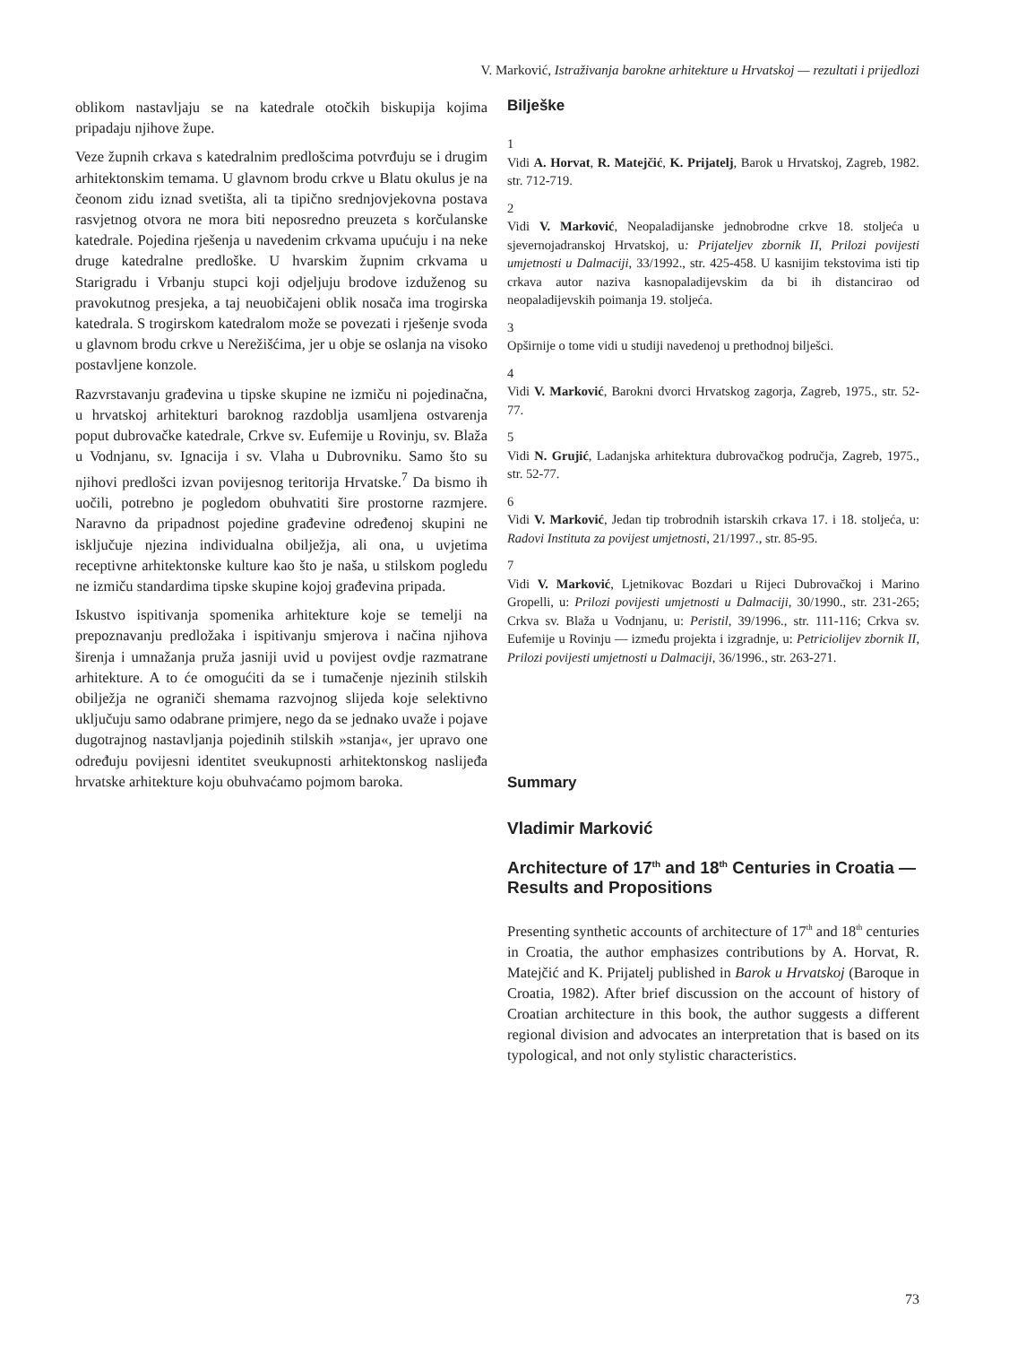V. Marković, Istraživanja barokne arhitekture u Hrvatskoj — rezultati i prijedlozi
oblikom nastavljaju se na katedrale otočkih biskupija kojima pripadaju njihove župe.
Veze župnih crkava s katedralnim predlošcima potvrđuju se i drugim arhitektonskim temama. U glavnom brodu crkve u Blatu okulus je na čeonom zidu iznad svetišta, ali ta tipično srednjovjekovna postava rasvjetnog otvora ne mora biti neposredno preuzeta s korčulanske katedrale. Pojedina rješenja u navedenim crkvama upućuju i na neke druge katedralne predloške. U hvarskim župnim crkvama u Starigradu i Vrbanju stupci koji odjeljuju brodove izduženog su pravokutnog presjeka, a taj neuobičajeni oblik nosača ima trogirska katedrala. S trogirskom katedralom može se povezati i rješenje svoda u glavnom brodu crkve u Nerežišćima, jer u obje se oslanja na visoko postavljene konzole.
Razvrstavanju građevina u tipske skupine ne izmiču ni pojedinačna, u hrvatskoj arhitekturi baroknog razdoblja usamljena ostvarenja poput dubrovačke katedrale, Crkve sv. Eufemije u Rovinju, sv. Blaža u Vodnjanu, sv. Ignacija i sv. Vlaha u Dubrovniku. Samo što su njihovi predlošci izvan povijesnog teritorija Hrvatske.<sup>7</sup> Da bismo ih uočili, potrebno je pogledom obuhvatiti šire prostorne razmjere. Naravno da pripadnost pojedine građevine određenoj skupini ne isključuje njezina individualna obilježja, ali ona, u uvjetima receptivne arhitektonske kulture kao što je naša, u stilskom pogledu ne izmiču standardima tipske skupine kojoj građevina pripada.
Iskustvo ispitivanja spomenika arhitekture koje se temelji na prepoznavanju predložaka i ispitivanju smjerova i načina njihova širenja i umnažanja pruža jasniji uvid u povijest ovdje razmatrane arhitekture. A to će omogućiti da se i tumačenje njezinih stilskih obilježja ne ograniči shemama razvojnog slijeda koje selektivno uključuju samo odabrane primjere, nego da se jednako uvaže i pojave dugotrajnog nastavljanja pojedinih stilskih »stanja«, jer upravo one određuju povijesni identitet sveukupnosti arhitektonskog naslijeđa hrvatske arhitekture koju obuhvaćamo pojmom baroka.
Bilješke
1
Vidi A. Horvat, R. Matejčić, K. Prijatelj, Barok u Hrvatskoj, Zagreb, 1982. str. 712-719.
2
Vidi V. Marković, Neopaladijanske jednobrodne crkve 18. stoljeća u sjevernojadranskoj Hrvatskoj, u: Prijateljev zbornik II, Prilozi povijesti umjetnosti u Dalmaciji, 33/1992., str. 425-458. U kasnijim tekstovima isti tip crkava autor naziva kasnopaladijevskim da bi ih distancirao od neopaladijevskih poimanja 19. stoljeća.
3
Opširnije o tome vidi u studiji navedenoj u prethodnoj bilješci.
4
Vidi V. Marković, Barokni dvorci Hrvatskog zagorja, Zagreb, 1975., str. 52-77.
5
Vidi N. Grujić, Ladanjska arhitektura dubrovačkog područja, Zagreb, 1975., str. 52-77.
6
Vidi V. Marković, Jedan tip trobrodnih istarskih crkava 17. i 18. stoljeća, u: Radovi Instituta za povijest umjetnosti, 21/1997., str. 85-95.
7
Vidi V. Marković, Ljetnikovac Bozdari u Rijeci Dubrovačkoj i Marino Gropelli, u: Prilozi povijesti umjetnosti u Dalmaciji, 30/1990., str. 231-265; Crkva sv. Blaža u Vodnjanu, u: Peristil, 39/1996., str. 111-116; Crkva sv. Eufemije u Rovinju — između projekta i izgradnje, u: Petriciolijev zbornik II, Prilozi povijesti umjetnosti u Dalmaciji, 36/1996., str. 263-271.
Summary
Vladimir Marković
Architecture of 17<sup>th</sup> and 18<sup>th</sup> Centuries in Croatia — Results and Propositions
Presenting synthetic accounts of architecture of 17<sup>th</sup> and 18<sup>th</sup> centuries in Croatia, the author emphasizes contributions by A. Horvat, R. Matejčić and K. Prijatelj published in Barok u Hrvatskoj (Baroque in Croatia, 1982). After brief discussion on the account of history of Croatian architecture in this book, the author suggests a different regional division and advocates an interpretation that is based on its typological, and not only stylistic characteristics.
73